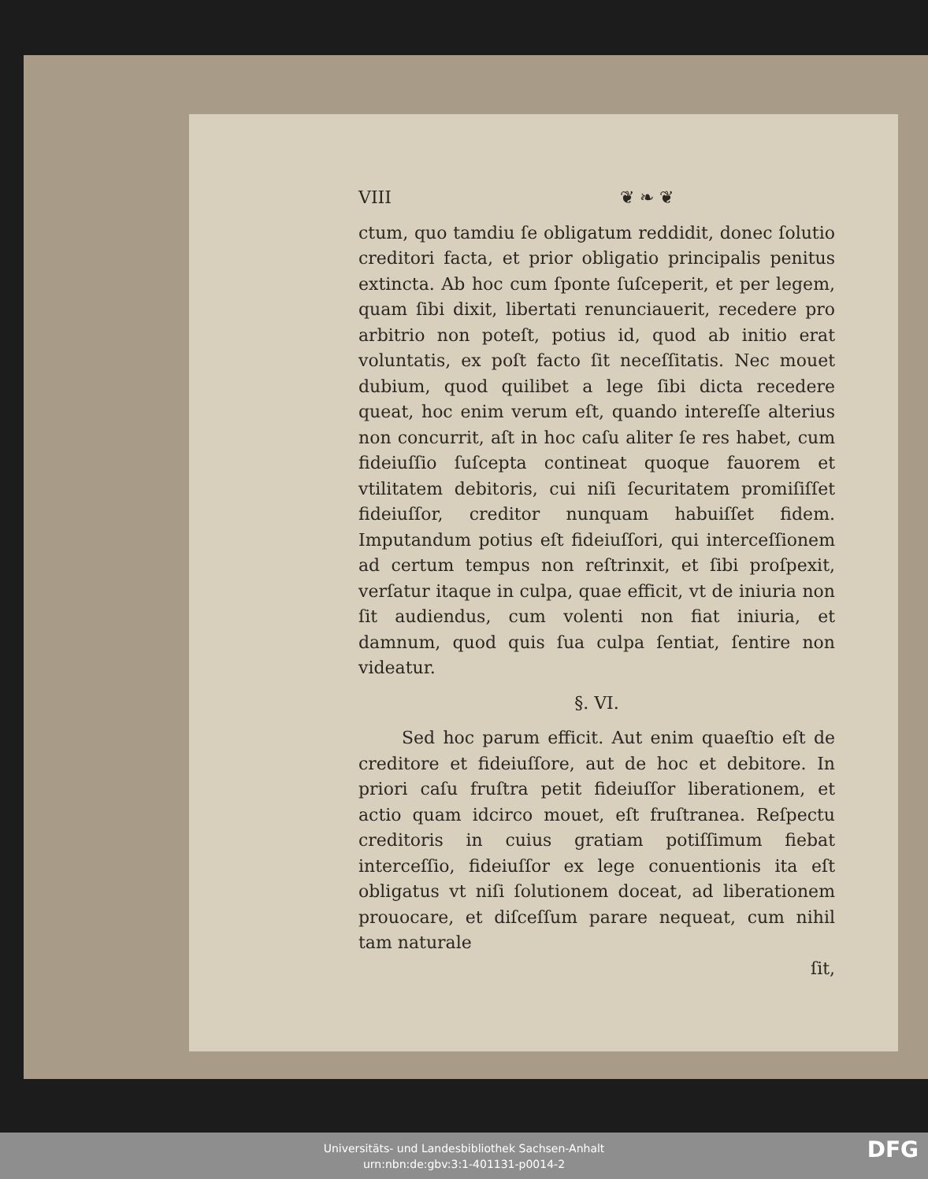VIII ❦ ❧ ❦
ctum, quo tamdiu ſe obligatum reddidit, donec ſolutio creditori facta, et prior obligatio principalis penitus extincta. Ab hoc cum ſponte ſuſceperit, et per legem, quam ſibi dixit, libertati renunciauerit, recedere pro arbitrio non poteſt, potius id, quod ab initio erat voluntatis, ex poſt facto ſit neceſſitatis. Nec mouet dubium, quod quilibet a lege ſibi dicta recedere queat, hoc enim verum eſt, quando intereſſe alterius non concurrit, aſt in hoc caſu aliter ſe res habet, cum fideiuſſio ſuſcepta contineat quoque fauorem et vtilitatem debitoris, cui niſi ſecuritatem promiſiſſet fideiuſſor, creditor nunquam habuiſſet fidem. Imputandum potius eſt fideiuſſori, qui interceſſionem ad certum tempus non reſtrinxit, et ſibi proſpexit, verſatur itaque in culpa, quae efficit, vt de iniuria non ſit audiendus, cum volenti non fiat iniuria, et damnum, quod quis ſua culpa ſentiat, ſentire non videatur.
§. VI.
Sed hoc parum efficit. Aut enim quaeſtio eſt de creditore et fideiuſſore, aut de hoc et debitore. In priori caſu fruſtra petit fideiuſſor liberationem, et actio quam idcirco mouet, eſt fruſtranea. Reſpectu creditoris in cuius gratiam potiſſimum fiebat interceſſio, fideiuſſor ex lege conuentionis ita eſt obligatus vt niſi ſolutionem doceat, ad liberationem prouocare, et diſceſſum parare nequeat, cum nihil tam naturale
ſit,
Universitäts- und Landesbibliothek Sachsen-Anhalt
urn:nbn:de:gbv:3:1-401131-p0014-2
DFG